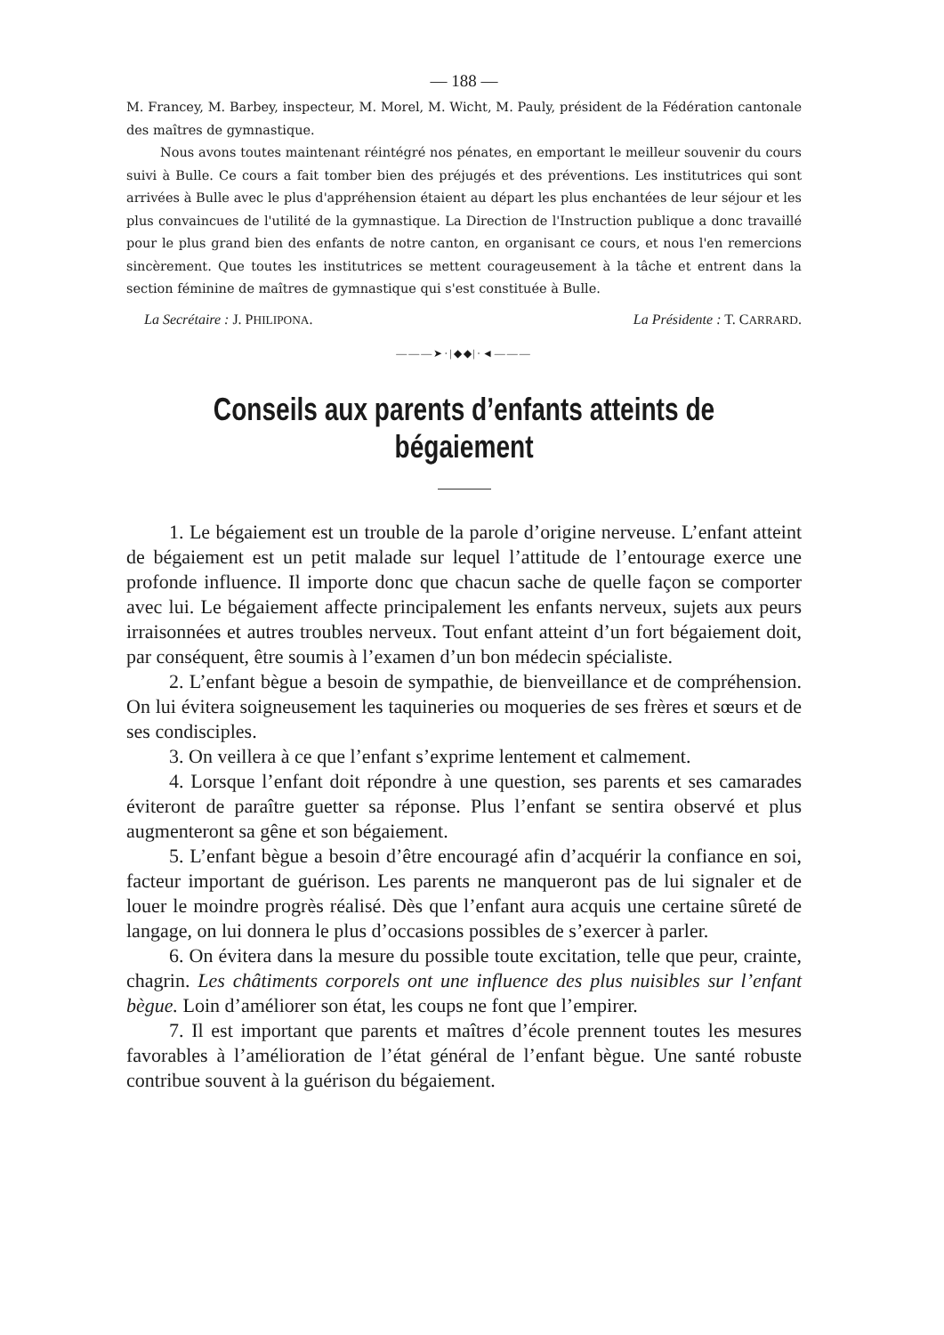— 188 —
M. Francey, M. Barbey, inspecteur, M. Morel, M. Wicht, M. Pauly, président de la Fédération cantonale des maîtres de gymnastique.
Nous avons toutes maintenant réintégré nos pénates, en emportant le meilleur souvenir du cours suivi à Bulle. Ce cours a fait tomber bien des préjugés et des préventions. Les institutrices qui sont arrivées à Bulle avec le plus d'appréhension étaient au départ les plus enchantées de leur séjour et les plus convaincues de l'utilité de la gymnastique. La Direction de l'Instruction publique a donc travaillé pour le plus grand bien des enfants de notre canton, en organisant ce cours, et nous l'en remercions sincèrement. Que toutes les institutrices se mettent courageusement à la tâche et entrent dans la section féminine de maîtres de gymnastique qui s'est constituée à Bulle.
La Secrétaire : J. PHILIPONA. La Présidente : T. CARRARD.
———➤·|◆◆|·◄———
Conseils aux parents d’enfants atteints de bégaiement
1. Le bégaiement est un trouble de la parole d’origine nerveuse. L’enfant atteint de bégaiement est un petit malade sur lequel l’attitude de l’entourage exerce une profonde influence. Il importe donc que chacun sache de quelle façon se comporter avec lui. Le bégaiement affecte principalement les enfants nerveux, sujets aux peurs irraisonnées et autres troubles nerveux. Tout enfant atteint d’un fort bégaiement doit, par conséquent, être soumis à l’examen d’un bon médecin spécialiste.
2. L’enfant bègue a besoin de sympathie, de bienveillance et de compréhension. On lui évitera soigneusement les taquineries ou moqueries de ses frères et sœurs et de ses condisciples.
3. On veillera à ce que l’enfant s’exprime lentement et calmement.
4. Lorsque l’enfant doit répondre à une question, ses parents et ses camarades éviteront de paraître guetter sa réponse. Plus l’enfant se sentira observé et plus augmenteront sa gêne et son bégaiement.
5. L’enfant bègue a besoin d’être encouragé afin d’acquérir la confiance en soi, facteur important de guérison. Les parents ne manqueront pas de lui signaler et de louer le moindre progrès réalisé. Dès que l’enfant aura acquis une certaine sûreté de langage, on lui donnera le plus d’occasions possibles de s’exercer à parler.
6. On évitera dans la mesure du possible toute excitation, telle que peur, crainte, chagrin. Les châtiments corporels ont une influence des plus nuisibles sur l’enfant bègue. Loin d’améliorer son état, les coups ne font que l’empirer.
7. Il est important que parents et maîtres d’école prennent toutes les mesures favorables à l’amélioration de l’état général de l’enfant bègue. Une santé robuste contribue souvent à la guérison du bégaiement.